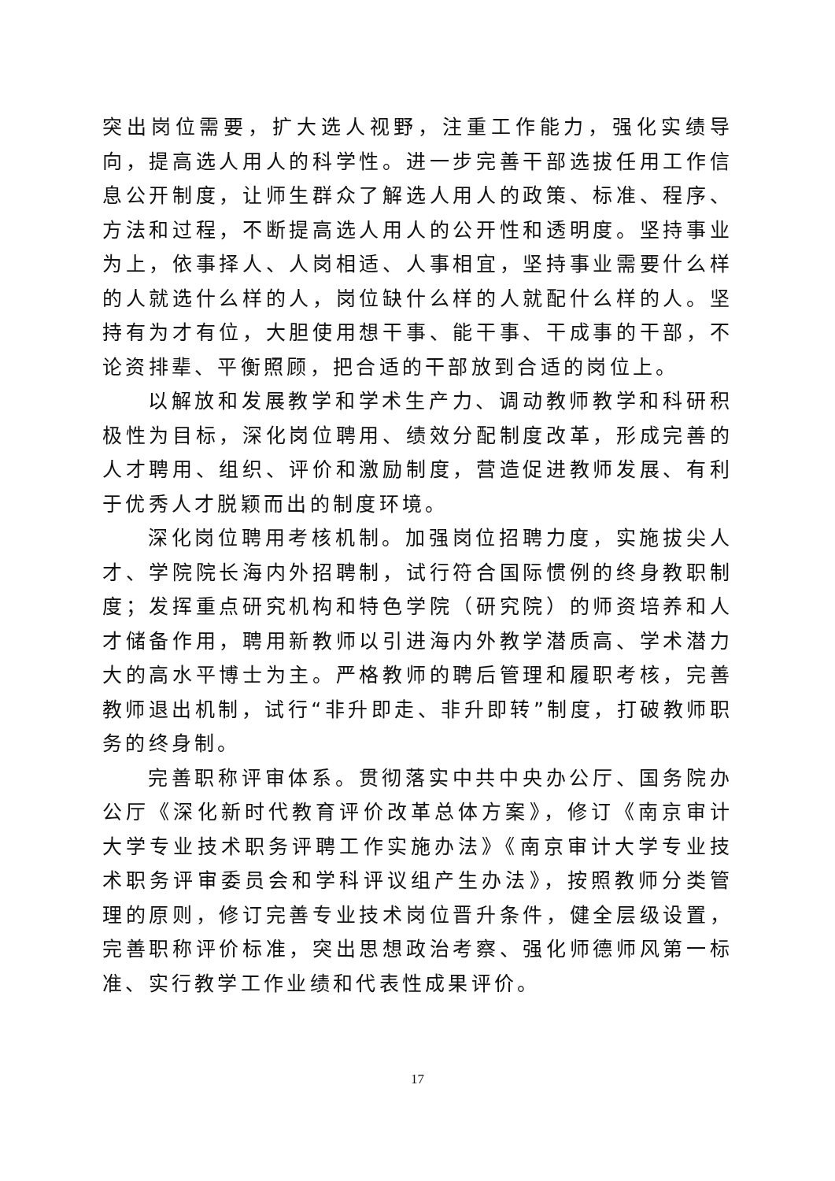突出岗位需要，扩大选人视野，注重工作能力，强化实绩导向，提高选人用人的科学性。进一步完善干部选拔任用工作信息公开制度，让师生群众了解选人用人的政策、标准、程序、方法和过程，不断提高选人用人的公开性和透明度。坚持事业为上，依事择人、人岗相适、人事相宜，坚持事业需要什么样的人就选什么样的人，岗位缺什么样的人就配什么样的人。坚持有为才有位，大胆使用想干事、能干事、干成事的干部，不论资排辈、平衡照顾，把合适的干部放到合适的岗位上。
以解放和发展教学和学术生产力、调动教师教学和科研积极性为目标，深化岗位聘用、绩效分配制度改革，形成完善的人才聘用、组织、评价和激励制度，营造促进教师发展、有利于优秀人才脱颖而出的制度环境。
深化岗位聘用考核机制。加强岗位招聘力度，实施拔尖人才、学院院长海内外招聘制，试行符合国际惯例的终身教职制度；发挥重点研究机构和特色学院（研究院）的师资培养和人才储备作用，聘用新教师以引进海内外教学潜质高、学术潜力大的高水平博士为主。严格教师的聘后管理和履职考核，完善教师退出机制，试行“非升即走、非升即转”制度，打破教师职务的终身制。
完善职称评审体系。贯彻落实中共中央办公厅、国务院办公厅《深化新时代教育评价改革总体方案》，修订《南京审计大学专业技术职务评聘工作实施办法》《南京审计大学专业技术职务评审委员会和学科评议组产生办法》，按照教师分类管理的原则，修订完善专业技术岗位晋升条件，健全层级设置，完善职称评价标准，突出思想政治考察、强化师德师风第一标准、实行教学工作业绩和代表性成果评价。
17